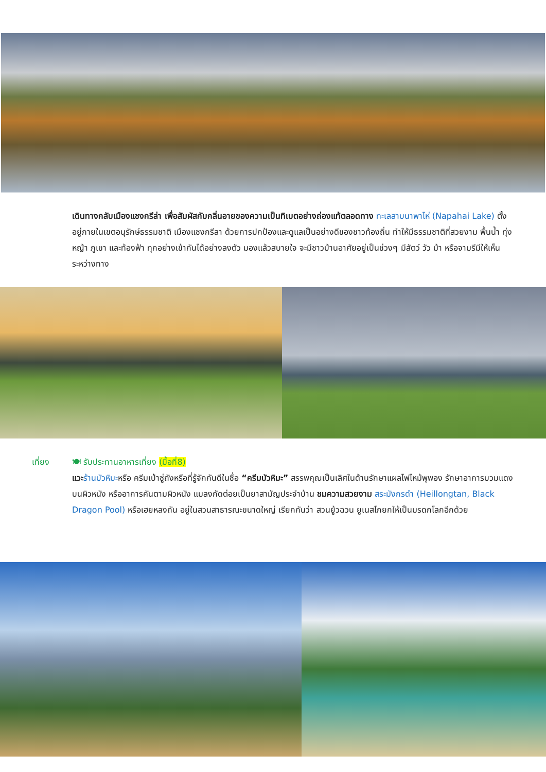เดินทางกลับเมืองแชงกรีล่า เพื่อสัมผัสกับกลิ่นอายของความเป็นทิเบตอย่างถ่องแท้ตลอดทาง ทะเลสาบนาพาไห่ (Napahai Lake) ตั้งอยู่ภายในเขตอนุรักษ์ธรรมชาติ เมืองแชงกรีลา ด้วยการปกป้องและดูแลเป็นอย่างดีของชาวท้องถิ่น ทำให้มีธรรมชาติที่สวยงาม พื้นน้ำ ทุ่งหญ้า ภูเขา และท้องฟ้า ทุกอย่างเข้ากันได้อย่างลงตัว มองแล้วสบายใจ จะมีชาวบ้านอาศัยอยู่เป็นช่วงๆ มีสัตว์ วัว ม้า หรือจามรีมีให้เห็นระหว่างทาง
เที่ยง 🍽 รับประทานอาหารเที่ยง (มื้อที่8)
แวะ ร้านบัวหิมะหรือ ครีมเป่าซู่ถังหรือที่รู้จักกันดีในชื่อ “ครีมบัวหิมะ” สรรพคุณเป็นเลิศในด้านรักษาแผลไฟไหม้พุพอง รักษาอาการบวมแดงบนผิวหนัง หรืออาการคันตามผิวหนัง แมลงกัดต่อยเป็นยาสามัญประจำบ้าน ชมความสวยงาม สระมังกรดำ (Heillongtan, Black Dragon Pool) หรือเฮยหลงถัน อยู่ในสวนสาธารณะขนาดใหญ่ เรียกกันว่า สวนยู้วฉวน ยูเนสโกยกให้เป็นมรดกโลกอีกด้วย